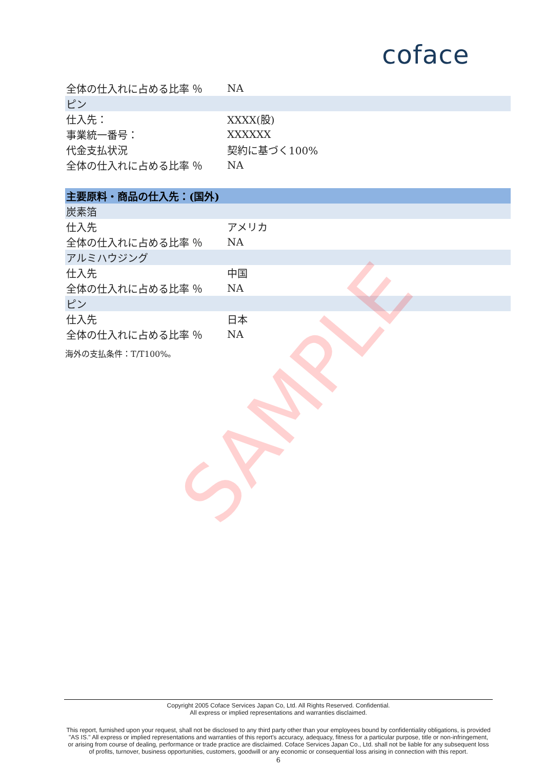coface
| 全体の仕入れに占める比率 ％ | NA |
| ピン | |
| 仕入先： | XXXX(股) |
| 事業統一番号： | XXXXXX |
| 代金支払状況 | 契約に基づく100% |
| 全体の仕入れに占める比率 ％ | NA |
| 主要原料・商品の仕入先：(国外) | |
| 炭素箔 | |
| 仕入先 | アメリカ |
| 全体の仕入れに占める比率 ％ | NA |
| アルミハウジング | |
| 仕入先 | 中国 |
| 全体の仕入れに占める比率 ％ | NA |
| ピン | |
| 仕入先 | 日本 |
| 全体の仕入れに占める比率 ％ | NA |
海外の支払条件：T/T100%。
SAMPLE
Copyright 2005 Coface Services Japan Co, Ltd. All Rights Reserved. Confidential.
All express or implied representations and warranties disclaimed.
This report, furnished upon your request, shall not be disclosed to any third party other than your employees bound by confidentiality obligations, is provided "AS IS." All express or implied representations and warranties of this report's accuracy, adequacy, fitness for a particular purpose, title or non-infringement, or arising from course of dealing, performance or trade practice are disclaimed. Coface Services Japan Co., Ltd. shall not be liable for any subsequent loss of profits, turnover, business opportunities, customers, goodwill or any economic or consequential loss arising in connection with this report.
6